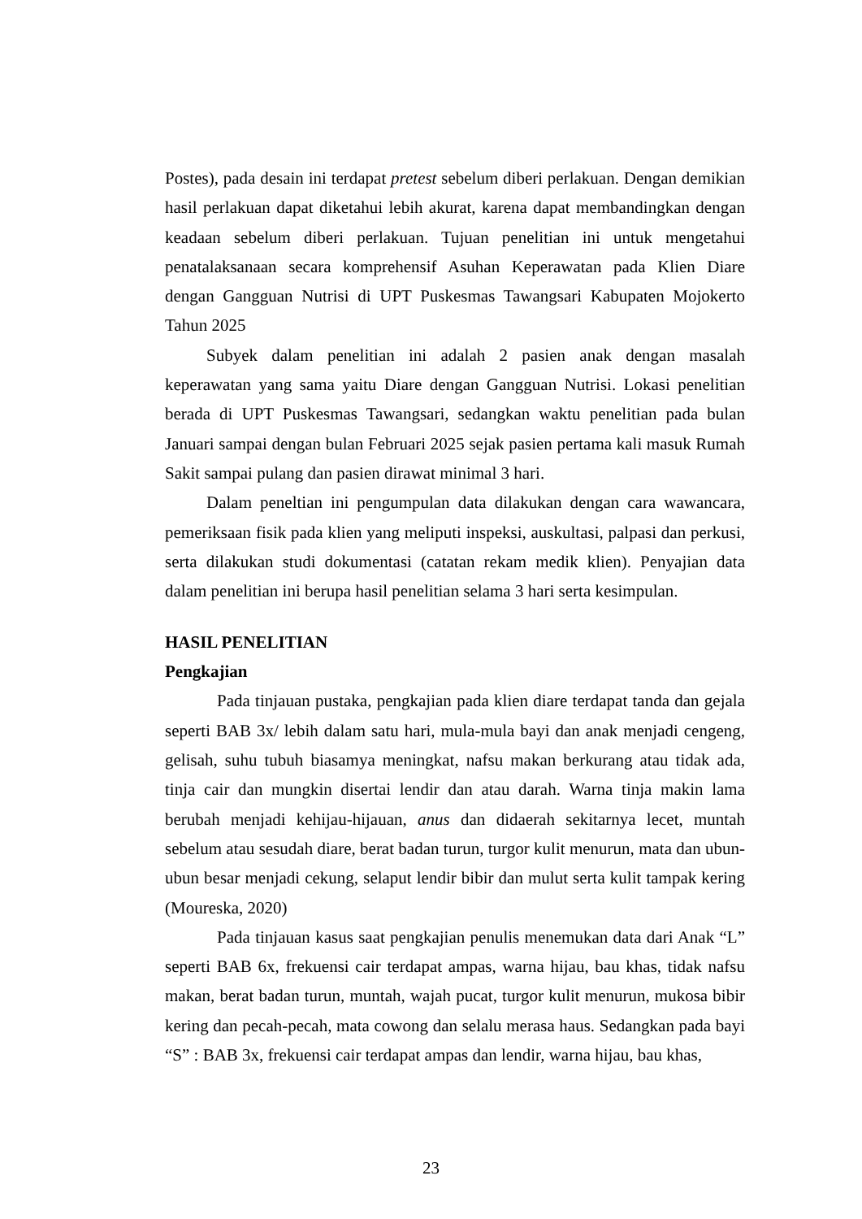Postes), pada desain ini terdapat pretest sebelum diberi perlakuan. Dengan demikian hasil perlakuan dapat diketahui lebih akurat, karena dapat membandingkan dengan keadaan sebelum diberi perlakuan. Tujuan penelitian ini untuk mengetahui penatalaksanaan secara komprehensif Asuhan Keperawatan pada Klien Diare dengan Gangguan Nutrisi di UPT Puskesmas Tawangsari Kabupaten Mojokerto Tahun 2025
Subyek dalam penelitian ini adalah 2 pasien anak dengan masalah keperawatan yang sama yaitu Diare dengan Gangguan Nutrisi. Lokasi penelitian berada di UPT Puskesmas Tawangsari, sedangkan waktu penelitian pada bulan Januari sampai dengan bulan Februari 2025 sejak pasien pertama kali masuk Rumah Sakit sampai pulang dan pasien dirawat minimal 3 hari.
Dalam peneltian ini pengumpulan data dilakukan dengan cara wawancara, pemeriksaan fisik pada klien yang meliputi inspeksi, auskultasi, palpasi dan perkusi, serta dilakukan studi dokumentasi (catatan rekam medik klien). Penyajian data dalam penelitian ini berupa hasil penelitian selama 3 hari serta kesimpulan.
HASIL PENELITIAN
Pengkajian
Pada tinjauan pustaka, pengkajian pada klien diare terdapat tanda dan gejala seperti BAB 3x/ lebih dalam satu hari, mula-mula bayi dan anak menjadi cengeng, gelisah, suhu tubuh biasamya meningkat, nafsu makan berkurang atau tidak ada, tinja cair dan mungkin disertai lendir dan atau darah. Warna tinja makin lama berubah menjadi kehijau-hijauan, anus dan didaerah sekitarnya lecet, muntah sebelum atau sesudah diare, berat badan turun, turgor kulit menurun, mata dan ubun-ubun besar menjadi cekung, selaput lendir bibir dan mulut serta kulit tampak kering (Moureska, 2020)
Pada tinjauan kasus saat pengkajian penulis menemukan data dari Anak “L” seperti BAB 6x, frekuensi cair terdapat ampas, warna hijau, bau khas, tidak nafsu makan, berat badan turun, muntah, wajah pucat, turgor kulit menurun, mukosa bibir kering dan pecah-pecah, mata cowong dan selalu merasa haus. Sedangkan pada bayi “S” : BAB 3x, frekuensi cair terdapat ampas dan lendir, warna hijau, bau khas,
23